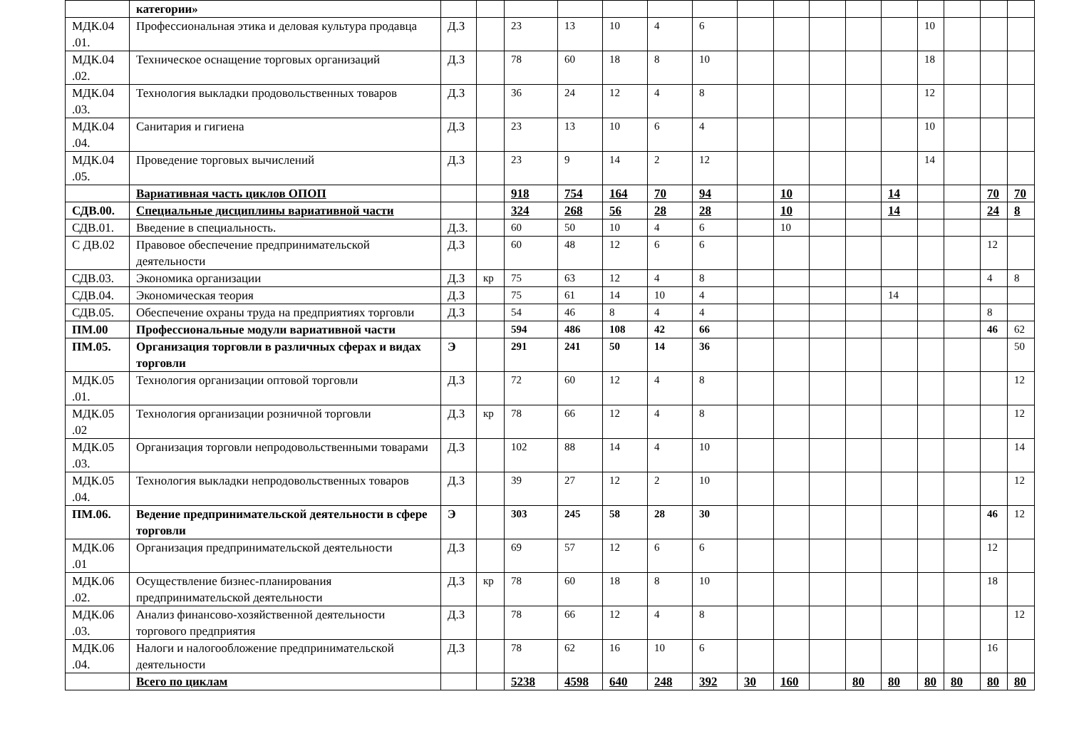| | категории» | | | | | | | | | | | | | | | | |
| МДК.04 .01. | Профессиональная этика и деловая культура продавца | Д.З | | 23 | 13 | 10 | 4 | 6 | | | | | | 10 | | | |
| МДК.04 .02. | Техническое оснащение торговых организаций | Д.З | | 78 | 60 | 18 | 8 | 10 | | | | | | 18 | | | |
| МДК.04 .03. | Технология выкладки продовольственных товаров | Д.З | | 36 | 24 | 12 | 4 | 8 | | | | | | 12 | | | |
| МДК.04 .04. | Санитария и гигиена | Д.З | | 23 | 13 | 10 | 6 | 4 | | | | | | 10 | | | |
| МДК.04 .05. | Проведение торговых вычислений | Д.З | | 23 | 9 | 14 | 2 | 12 | | | | | | 14 | | | |
| | Вариативная часть циклов ОПОП | | | 918 | 754 | 164 | 70 | 94 | | 10 | | | 14 | | | 70 | 70 |
| СДВ.00. | Специальные дисциплины вариативной части | | | 324 | 268 | 56 | 28 | 28 | | 10 | | | 14 | | | 24 | 8 |
| СДВ.01. | Введение в специальность. | Д.З. | | 60 | 50 | 10 | 4 | 6 | | 10 | | | | | | | |
| С ДВ.02 | Правовое обеспечение предпринимательской деятельности | Д.З | | 60 | 48 | 12 | 6 | 6 | | | | | | | | 12 | |
| СДВ.03. | Экономика организации | Д.З | кр | 75 | 63 | 12 | 4 | 8 | | | | | | | | 4 | 8 |
| СДВ.04. | Экономическая теория | Д.З | | 75 | 61 | 14 | 10 | 4 | | | | | 14 | | | | |
| СДВ.05. | Обеспечение охраны труда на предприятиях торговли | Д.З | | 54 | 46 | 8 | 4 | 4 | | | | | | | | 8 | |
| ПМ.00 | Профессиональные модули вариативной части | | | 594 | 486 | 108 | 42 | 66 | | | | | | | | 46 | 62 |
| ПМ.05. | Организация торговли в различных сферах и видах торговли | Э | | 291 | 241 | 50 | 14 | 36 | | | | | | | | | 50 |
| МДК.05 .01. | Технология организации оптовой торговли | Д.З | | 72 | 60 | 12 | 4 | 8 | | | | | | | | | 12 |
| МДК.05 .02 | Технология организации розничной торговли | Д.З | кр | 78 | 66 | 12 | 4 | 8 | | | | | | | | | 12 |
| МДК.05 .03. | Организация торговли непродовольственными товарами | Д.З | | 102 | 88 | 14 | 4 | 10 | | | | | | | | | 14 |
| МДК.05 .04. | Технология выкладки непродовольственных товаров | Д.З | | 39 | 27 | 12 | 2 | 10 | | | | | | | | | 12 |
| ПМ.06. | Ведение предпринимательской деятельности в сфере торговли | Э | | 303 | 245 | 58 | 28 | 30 | | | | | | | | 46 | 12 |
| МДК.06 .01 | Организация предпринимательской деятельности | Д.З | | 69 | 57 | 12 | 6 | 6 | | | | | | | | 12 | |
| МДК.06 .02. | Осуществление бизнес-планирования предпринимательской деятельности | Д.З | кр | 78 | 60 | 18 | 8 | 10 | | | | | | | | 18 | |
| МДК.06 .03. | Анализ финансово-хозяйственной деятельности торгового предприятия | Д.З | | 78 | 66 | 12 | 4 | 8 | | | | | | | | | 12 |
| МДК.06 .04. | Налоги и налогообложение предпринимательской деятельности | Д.З | | 78 | 62 | 16 | 10 | 6 | | | | | | | | 16 | |
| | Всего по циклам | | | 5238 | 4598 | 640 | 248 | 392 | 30 | 160 | | 80 | 80 | 80 | 80 | 80 | 80 |